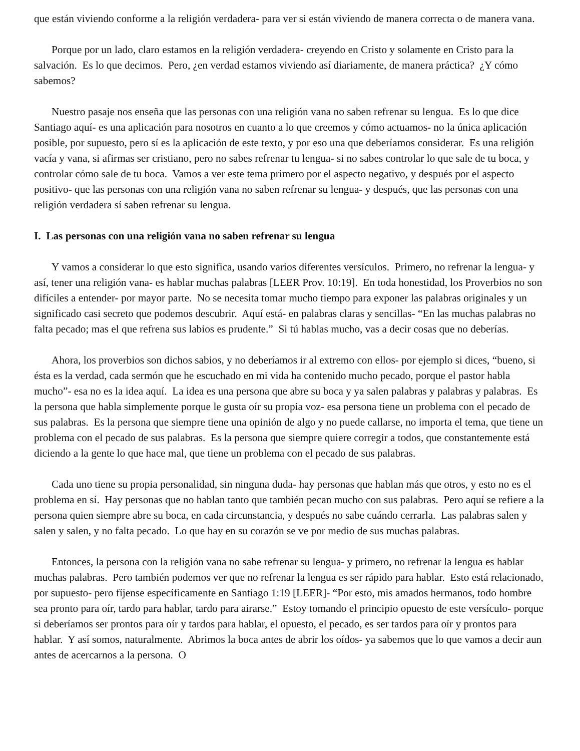que están viviendo conforme a la religión verdadera- para ver si están viviendo de manera correcta o de manera vana.
Porque por un lado, claro estamos en la religión verdadera- creyendo en Cristo y solamente en Cristo para la salvación. Es lo que decimos. Pero, ¿en verdad estamos viviendo así diariamente, de manera práctica? ¿Y cómo sabemos?
Nuestro pasaje nos enseña que las personas con una religión vana no saben refrenar su lengua. Es lo que dice Santiago aquí- es una aplicación para nosotros en cuanto a lo que creemos y cómo actuamos- no la única aplicación posible, por supuesto, pero sí es la aplicación de este texto, y por eso una que deberíamos considerar. Es una religión vacía y vana, si afirmas ser cristiano, pero no sabes refrenar tu lengua- si no sabes controlar lo que sale de tu boca, y controlar cómo sale de tu boca. Vamos a ver este tema primero por el aspecto negativo, y después por el aspecto positivo- que las personas con una religión vana no saben refrenar su lengua- y después, que las personas con una religión verdadera sí saben refrenar su lengua.
I. Las personas con una religión vana no saben refrenar su lengua
Y vamos a considerar lo que esto significa, usando varios diferentes versículos. Primero, no refrenar la lengua- y así, tener una religión vana- es hablar muchas palabras [LEER Prov. 10:19]. En toda honestidad, los Proverbios no son difíciles a entender- por mayor parte. No se necesita tomar mucho tiempo para exponer las palabras originales y un significado casi secreto que podemos descubrir. Aquí está- en palabras claras y sencillas- “En las muchas palabras no falta pecado; mas el que refrena sus labios es prudente.” Si tú hablas mucho, vas a decir cosas que no deberías.
Ahora, los proverbios son dichos sabios, y no deberíamos ir al extremo con ellos- por ejemplo si dices, “bueno, si ésta es la verdad, cada sermón que he escuchado en mi vida ha contenido mucho pecado, porque el pastor habla mucho”- esa no es la idea aquí. La idea es una persona que abre su boca y ya salen palabras y palabras y palabras. Es la persona que habla simplemente porque le gusta oír su propia voz- esa persona tiene un problema con el pecado de sus palabras. Es la persona que siempre tiene una opinión de algo y no puede callarse, no importa el tema, que tiene un problema con el pecado de sus palabras. Es la persona que siempre quiere corregir a todos, que constantemente está diciendo a la gente lo que hace mal, que tiene un problema con el pecado de sus palabras.
Cada uno tiene su propia personalidad, sin ninguna duda- hay personas que hablan más que otros, y esto no es el problema en sí. Hay personas que no hablan tanto que también pecan mucho con sus palabras. Pero aquí se refiere a la persona quien siempre abre su boca, en cada circunstancia, y después no sabe cuándo cerrarla. Las palabras salen y salen y salen, y no falta pecado. Lo que hay en su corazón se ve por medio de sus muchas palabras.
Entonces, la persona con la religión vana no sabe refrenar su lengua- y primero, no refrenar la lengua es hablar muchas palabras. Pero también podemos ver que no refrenar la lengua es ser rápido para hablar. Esto está relacionado, por supuesto- pero fíjense específicamente en Santiago 1:19 [LEER]- “Por esto, mis amados hermanos, todo hombre sea pronto para oír, tardo para hablar, tardo para airarse.” Estoy tomando el principio opuesto de este versículo- porque si deberíamos ser prontos para oír y tardos para hablar, el opuesto, el pecado, es ser tardos para oír y prontos para hablar. Y así somos, naturalmente. Abrimos la boca antes de abrir los oídos- ya sabemos que lo que vamos a decir aun antes de acercarnos a la persona. O